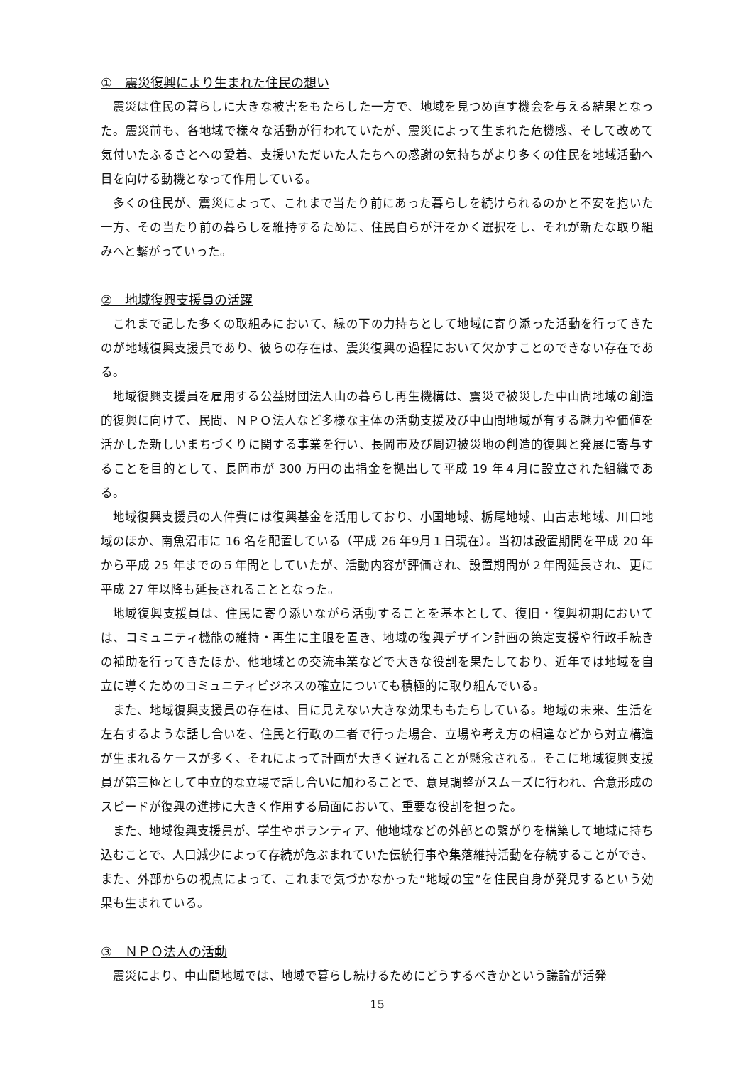①　震災復興により生まれた住民の想い
震災は住民の暮らしに大きな被害をもたらした一方で、地域を見つめ直す機会を与える結果となった。震災前も、各地域で様々な活動が行われていたが、震災によって生まれた危機感、そして改めて気付いたふるさとへの愛着、支援いただいた人たちへの感謝の気持ちがより多くの住民を地域活動へ目を向ける動機となって作用している。
多くの住民が、震災によって、これまで当たり前にあった暮らしを続けられるのかと不安を抱いた一方、その当たり前の暮らしを維持するために、住民自らが汗をかく選択をし、それが新たな取り組みへと繋がっていった。
②　地域復興支援員の活躍
これまで記した多くの取組みにおいて、縁の下の力持ちとして地域に寄り添った活動を行ってきたのが地域復興支援員であり、彼らの存在は、震災復興の過程において欠かすことのできない存在である。
地域復興支援員を雇用する公益財団法人山の暮らし再生機構は、震災で被災した中山間地域の創造的復興に向けて、民間、ＮＰＯ法人など多様な主体の活動支援及び中山間地域が有する魅力や価値を活かした新しいまちづくりに関する事業を行い、長岡市及び周辺被災地の創造的復興と発展に寄与することを目的として、長岡市が 300 万円の出捐金を拠出して平成 19 年４月に設立された組織である。
地域復興支援員の人件費には復興基金を活用しており、小国地域、栃尾地域、山古志地域、川口地域のほか、南魚沼市に 16 名を配置している（平成 26 年9月１日現在）。当初は設置期間を平成 20 年から平成 25 年までの５年間としていたが、活動内容が評価され、設置期間が２年間延長され、更に平成 27 年以降も延長されることとなった。
地域復興支援員は、住民に寄り添いながら活動することを基本として、復旧・復興初期においては、コミュニティ機能の維持・再生に主眼を置き、地域の復興デザイン計画の策定支援や行政手続きの補助を行ってきたほか、他地域との交流事業などで大きな役割を果たしており、近年では地域を自立に導くためのコミュニティビジネスの確立についても積極的に取り組んでいる。
また、地域復興支援員の存在は、目に見えない大きな効果ももたらしている。地域の未来、生活を左右するような話し合いを、住民と行政の二者で行った場合、立場や考え方の相違などから対立構造が生まれるケースが多く、それによって計画が大きく遅れることが懸念される。そこに地域復興支援員が第三極として中立的な立場で話し合いに加わることで、意見調整がスムーズに行われ、合意形成のスピードが復興の進捗に大きく作用する局面において、重要な役割を担った。
また、地域復興支援員が、学生やボランティア、他地域などの外部との繋がりを構築して地域に持ち込むことで、人口減少によって存続が危ぶまれていた伝統行事や集落維持活動を存続することができ、また、外部からの視点によって、これまで気づかなかった“地域の宝”を住民自身が発見するという効果も生まれている。
③　ＮＰＯ法人の活動
震災により、中山間地域では、地域で暮らし続けるためにどうするべきかという議論が活発
15